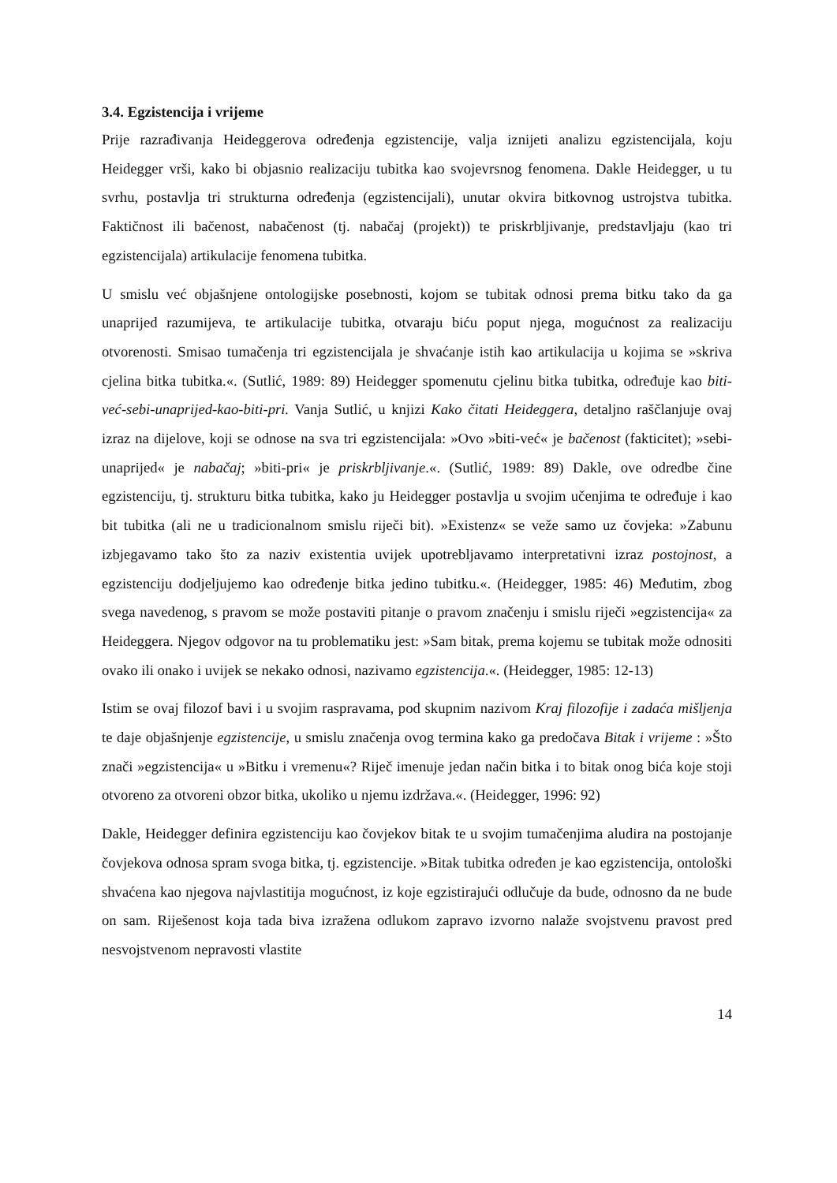3.4. Egzistencija i vrijeme
Prije razrađivanja Heideggerova određenja egzistencije, valja iznijeti analizu egzistencijala, koju Heidegger vrši, kako bi objasnio realizaciju tubitka kao svojevrsnog fenomena. Dakle Heidegger, u tu svrhu, postavlja tri strukturna određenja (egzistencijali), unutar okvira bitkovnog ustrojstva tubitka. Faktičnost ili bačenost, nabačenost (tj. nabačaj (projekt)) te priskrbljivanje, predstavljaju (kao tri egzistencijala) artikulacije fenomena tubitka.
U smislu već objašnjene ontologijske posebnosti, kojom se tubitak odnosi prema bitku tako da ga unaprijed razumijeva, te artikulacije tubitka, otvaraju biću poput njega, mogućnost za realizaciju otvorenosti. Smisao tumačenja tri egzistencijala je shvaćanje istih kao artikulacija u kojima se »skriva cjelina bitka tubitka.«. (Sutlić, 1989: 89) Heidegger spomenutu cjelinu bitka tubitka, određuje kao biti-već-sebi-unaprijed-kao-biti-pri. Vanja Sutlić, u knjizi Kako čitati Heideggera, detaljno raščlanjuje ovaj izraz na dijelove, koji se odnose na sva tri egzistencijala: »Ovo »biti-već« je bačenost (fakticitet); »sebi-unaprijed« je nabačaj; »biti-pri« je priskrbljivanje.«. (Sutlić, 1989: 89) Dakle, ove odredbe čine egzistenciju, tj. strukturu bitka tubitka, kako ju Heidegger postavlja u svojim učenjima te određuje i kao bit tubitka (ali ne u tradicionalnom smislu riječi bit). »Existenz« se veže samo uz čovjeka: »Zabunu izbjegavamo tako što za naziv existentia uvijek upotrebljavamo interpretativni izraz postojnost, a egzistenciju dodjeljujemo kao određenje bitka jedino tubitku.«. (Heidegger, 1985: 46) Međutim, zbog svega navedenog, s pravom se može postaviti pitanje o pravom značenju i smislu riječi »egzistencija« za Heideggera. Njegov odgovor na tu problematiku jest: »Sam bitak, prema kojemu se tubitak može odnositi ovako ili onako i uvijek se nekako odnosi, nazivamo egzistencija.«. (Heidegger, 1985: 12-13)
Istim se ovaj filozof bavi i u svojim raspravama, pod skupnim nazivom Kraj filozofije i zadaća mišljenja te daje objašnjenje egzistencije, u smislu značenja ovog termina kako ga predočava Bitak i vrijeme : »Što znači »egzistencija« u »Bitku i vremenu«? Riječ imenuje jedan način bitka i to bitak onog bića koje stoji otvoreno za otvoreni obzor bitka, ukoliko u njemu izdržava.«. (Heidegger, 1996: 92)
Dakle, Heidegger definira egzistenciju kao čovjekov bitak te u svojim tumačenjima aludira na postojanje čovjekova odnosa spram svoga bitka, tj. egzistencije. »Bitak tubitka određen je kao egzistencija, ontološki shvaćena kao njegova najvlastitija mogućnost, iz koje egzistirajući odlučuje da bude, odnosno da ne bude on sam. Riješenost koja tada biva izražena odlukom zapravo izvorno nalaže svojstvenu pravost pred nesvojstvenom nepravosti vlastite
14